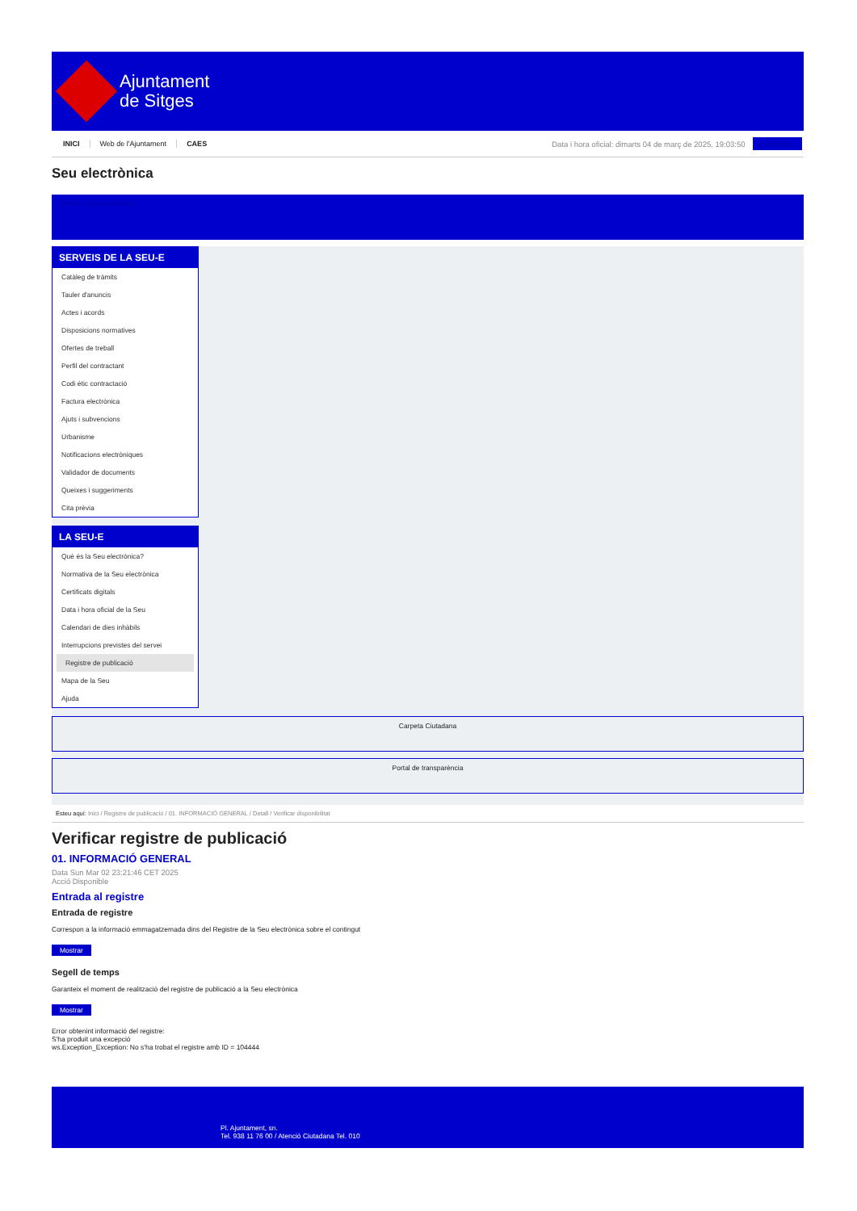Ajuntament
de Sitges
INICI Web de l'Ajuntament CAES
Data i hora oficial: dimarts 04 de març de 2025, 19:03:50
Sincronitza
Seu electrònica
Obtenir còpia autèntica
SERVEIS DE LA SEU-E
Catàleg de tràmits
Tauler d'anuncis
Actes i acords
Disposicions normatives
Ofertes de treball
Perfil del contractant
Codi ètic contractació
Factura electrònica
Ajuts i subvencions
Urbanisme
Notificacions electròniques
Validador de documents
Queixes i suggeriments
Cita prèvia
LA SEU-E
Què és la Seu electrònica?
Normativa de la Seu electrònica
Certificats digitals
Data i hora oficial de la Seu
Calendari de dies inhàbils
Interrupcions previstes del servei
Registre de publicació
Mapa de la Seu
Ajuda
Carpeta Ciutadana
Portal de transparència
Esteu aquí: Inici / Registre de publicació / 01. INFORMACIÓ GENERAL / Detall / Verificar disponibilitat
Verificar registre de publicació
01. INFORMACIÓ GENERAL
Data Sun Mar 02 23:21:46 CET 2025
Acció Disponible
Entrada al registre
Entrada de registre
Correspon a la informació emmagatzemada dins del Registre de la Seu electrònica sobre el contingut
Mostrar
Segell de temps
Garanteix el moment de realització del registre de publicació a la Seu electrònica
Mostrar
Error obtenint informació del registre:
S'ha produit una excepció
ws.Exception_Exception: No s'ha trobat el registre amb ID = 104444
Pl. Ajuntament, sn.
Tel. 938 11 76 00 / Atenció Ciutadana Tel. 010